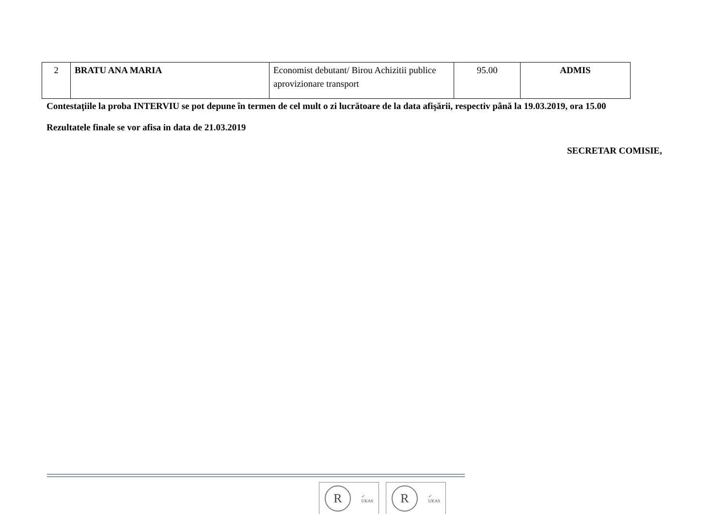| 2 | BRATU ANA MARIA | Economist debutant/ Birou Achizitii publice aprovizionare transport | 95.00 | ADMIS |
Contestaţiile la proba INTERVIU se pot depune în termen de cel mult o zi lucrătoare de la data afişării, respectiv până la 19.03.2019, ora 15.00
Rezultatele finale se vor afisa in data de 21.03.2019
SECRETAR COMISIE,
R
✓
UKAS
R
✓
UKAS